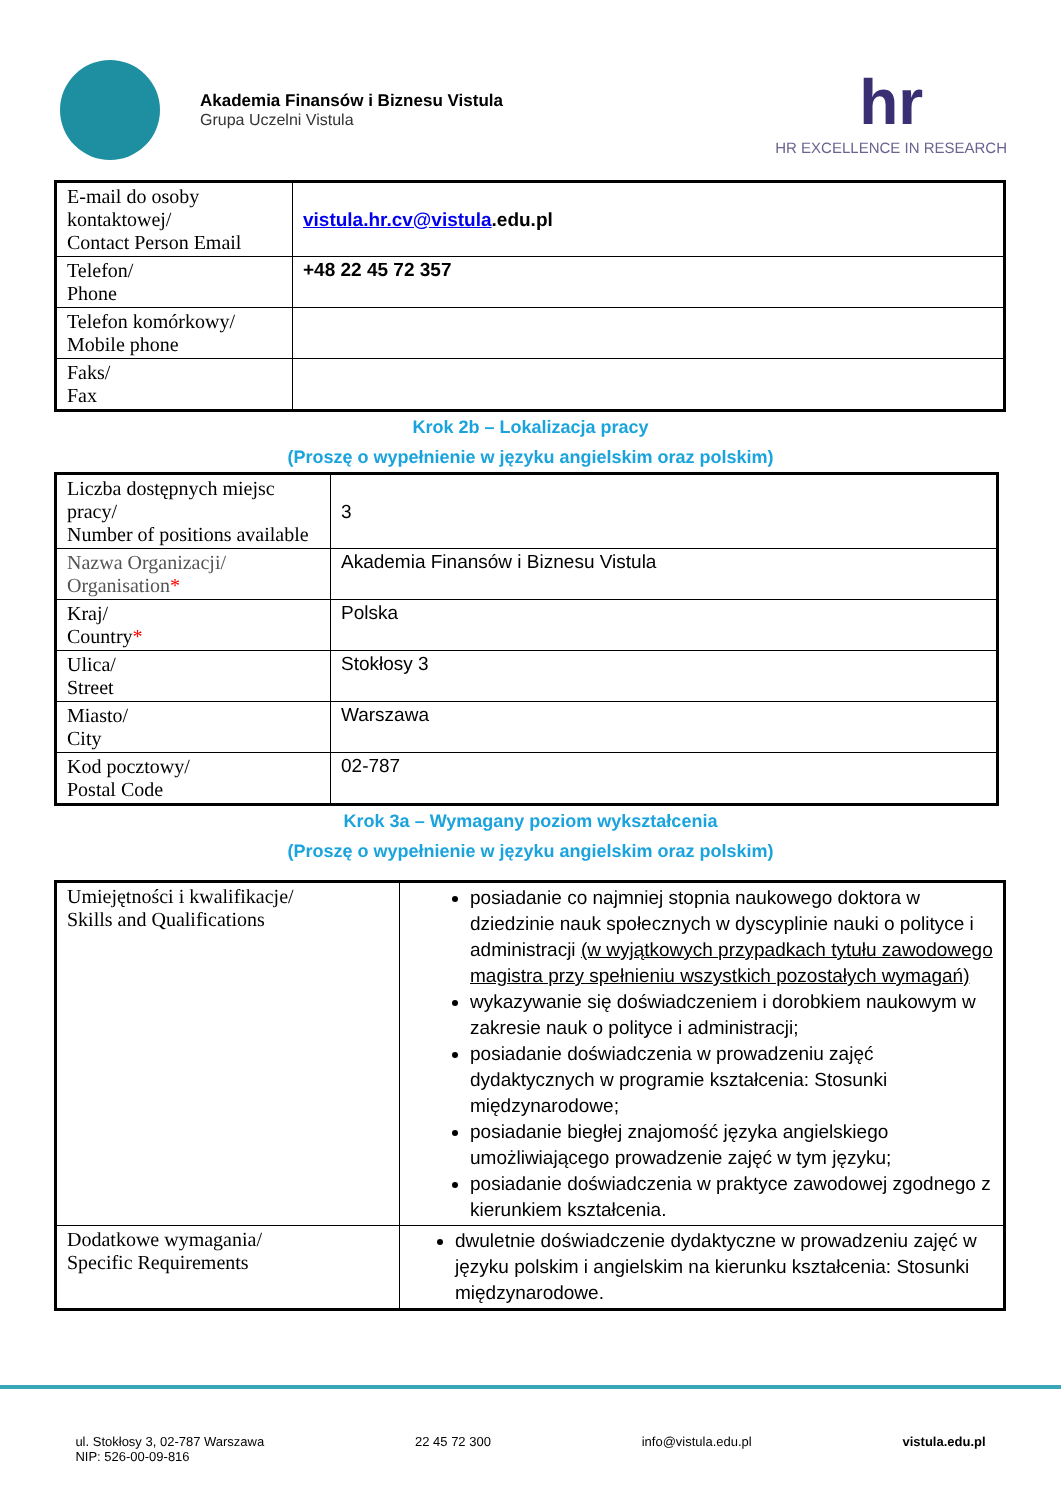Akademia Finansów i Biznesu Vistula
Grupa Uczelni Vistula
hr
HR EXCELLENCE IN RESEARCH
| E-mail do osoby kontaktowej/ Contact Person Email | vistula.hr.cv@vistula .edu.pl |
| Telefon/ Phone | +48 22 45 72 357 |
| Telefon komórkowy/ Mobile phone | |
| Faks/ Fax | |
Krok 2b – Lokalizacja pracy
(Proszę o wypełnienie w języku angielskim oraz polskim)
| Liczba dostępnych miejsc pracy/ Number of positions available | 3 |
| Nazwa Organizacji/ Organisation * | Akademia Finansów i Biznesu Vistula |
| Kraj/ Country * | Polska |
| Ulica/ Street | Stokłosy 3 |
| Miasto/ City | Warszawa |
| Kod pocztowy/ Postal Code | 02-787 |
Krok 3a – Wymagany poziom wykształcenia
(Proszę o wypełnienie w języku angielskim oraz polskim)
| Umiejętności i kwalifikacje/ Skills and Qualifications | posiadanie co najmniej stopnia naukowego doktora w dziedzinie nauk społecznych w dyscyplinie nauki o polityce i administracji (w wyjątkowych przypadkach tytułu zawodowego magistra przy spełnieniu wszystkich pozostałych wymagań) wykazywanie się doświadczeniem i dorobkiem naukowym w zakresie nauk o polityce i administracji; posiadanie doświadczenia w prowadzeniu zajęć dydaktycznych w programie kształcenia: Stosunki międzynarodowe; posiadanie biegłej znajomość języka angielskiego umożliwiającego prowadzenie zajęć w tym języku; posiadanie doświadczenia w praktyce zawodowej zgodnego z kierunkiem kształcenia. |
| Dodatkowe wymagania/ Specific Requirements | dwuletnie doświadczenie dydaktyczne w prowadzeniu zajęć w języku polskim i angielskim na kierunku kształcenia: Stosunki międzynarodowe. |
ul. Stokłosy 3, 02-787 Warszawa
NIP: 526-00-09-816 22 45 72 300 info@vistula.edu.pl vistula.edu.pl